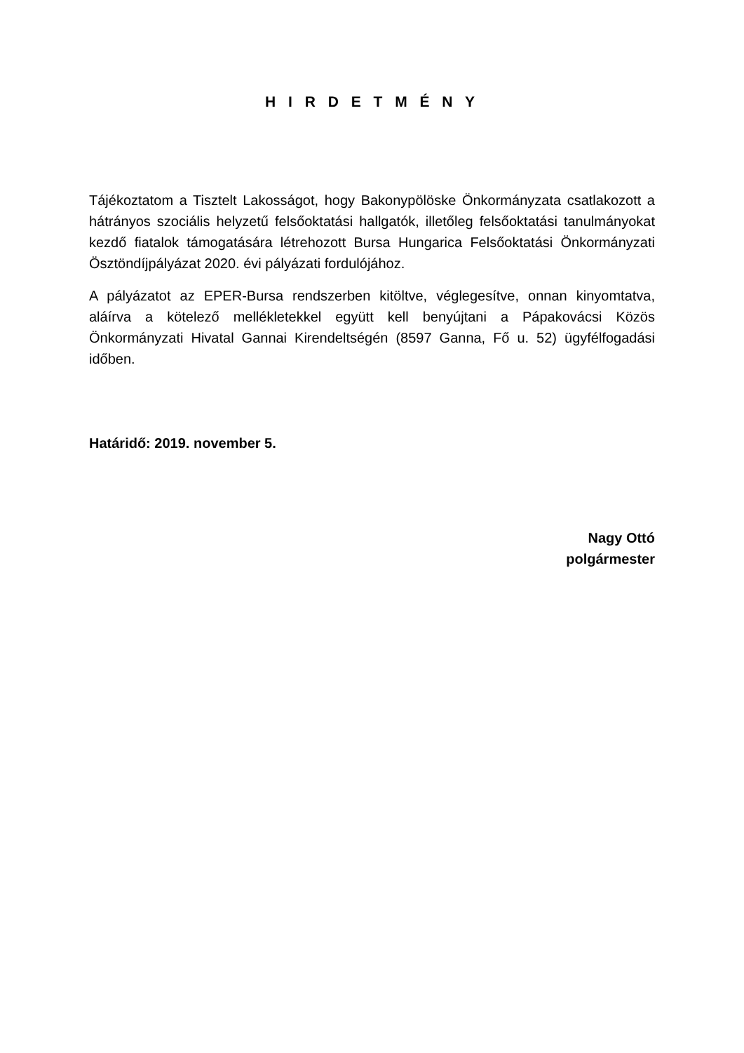H I R D E T M É N Y
Tájékoztatom a Tisztelt Lakosságot, hogy Bakonypölöske Önkormányzata csatlakozott a hátrányos szociális helyzetű felsőoktatási hallgatók, illetőleg felsőoktatási tanulmányokat kezdő fiatalok támogatására létrehozott Bursa Hungarica Felsőoktatási Önkormányzati Ösztöndíjpályázat 2020. évi pályázati fordulójához.
A pályázatot az EPER-Bursa rendszerben kitöltve, véglegesítve, onnan kinyomtatva, aláírva a kötelező mellékletekkel együtt kell benyújtani a Pápakovácsi Közös Önkormányzati Hivatal Gannai Kirendeltségén (8597 Ganna, Fő u. 52) ügyfélfogadási időben.
Határidő: 2019. november 5.
Nagy Ottó
polgármester